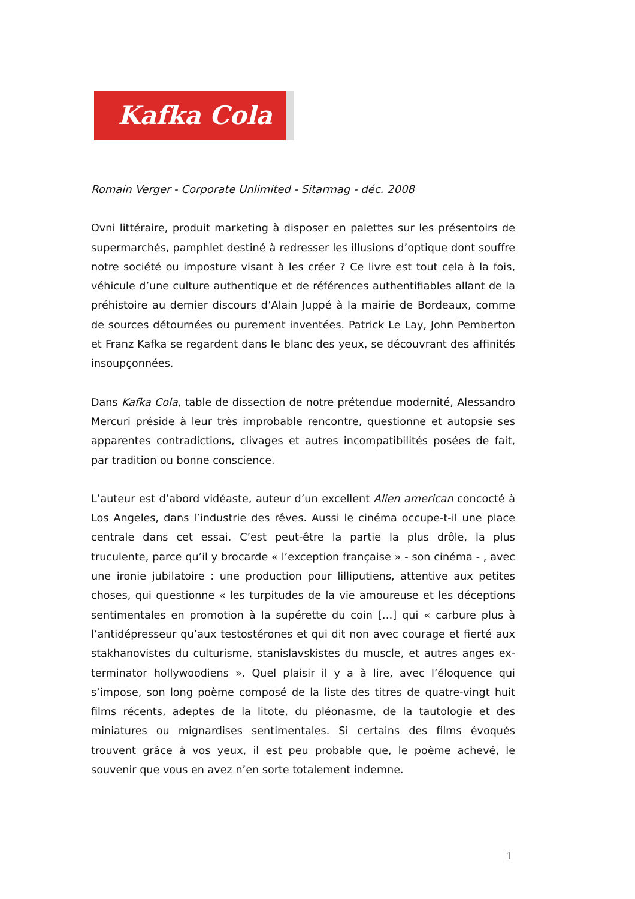Kafka Cola
Romain Verger - Corporate Unlimited - Sitarmag - déc. 2008
Ovni littéraire, produit marketing à disposer en palettes sur les présentoirs de supermarchés, pamphlet destiné à redresser les illusions d’optique dont souffre notre société ou imposture visant à les créer ? Ce livre est tout cela à la fois, véhicule d’une culture authentique et de références authentifiables allant de la préhistoire au dernier discours d’Alain Juppé à la mairie de Bordeaux, comme de sources détournées ou purement inventées. Patrick Le Lay, John Pemberton et Franz Kafka se regardent dans le blanc des yeux, se découvrant des affinités insoupçonnées.
Dans Kafka Cola, table de dissection de notre prétendue modernité, Alessandro Mercuri préside à leur très improbable rencontre, questionne et autopsie ses apparentes contradictions, clivages et autres incompatibilités posées de fait, par tradition ou bonne conscience.
L’auteur est d’abord vidéaste, auteur d’un excellent Alien american concocté à Los Angeles, dans l’industrie des rêves. Aussi le cinéma occupe-t-il une place centrale dans cet essai. C’est peut-être la partie la plus drôle, la plus truculente, parce qu’il y brocarde « l’exception française » - son cinéma - , avec une ironie jubilatoire : une production pour lilliputiens, attentive aux petites choses, qui questionne « les turpitudes de la vie amoureuse et les déceptions sentimentales en promotion à la supérette du coin […] qui « carbure plus à l’antidépresseur qu’aux testostérones et qui dit non avec courage et fierté aux stakhanovistes du culturisme, stanislavskistes du muscle, et autres anges ex-terminator hollywoodiens ». Quel plaisir il y a à lire, avec l’éloquence qui s’impose, son long poème composé de la liste des titres de quatre-vingt huit films récents, adeptes de la litote, du pléonasme, de la tautologie et des miniatures ou mignardises sentimentales. Si certains des films évoqués trouvent grâce à vos yeux, il est peu probable que, le poème achevé, le souvenir que vous en avez n’en sorte totalement indemne.
1